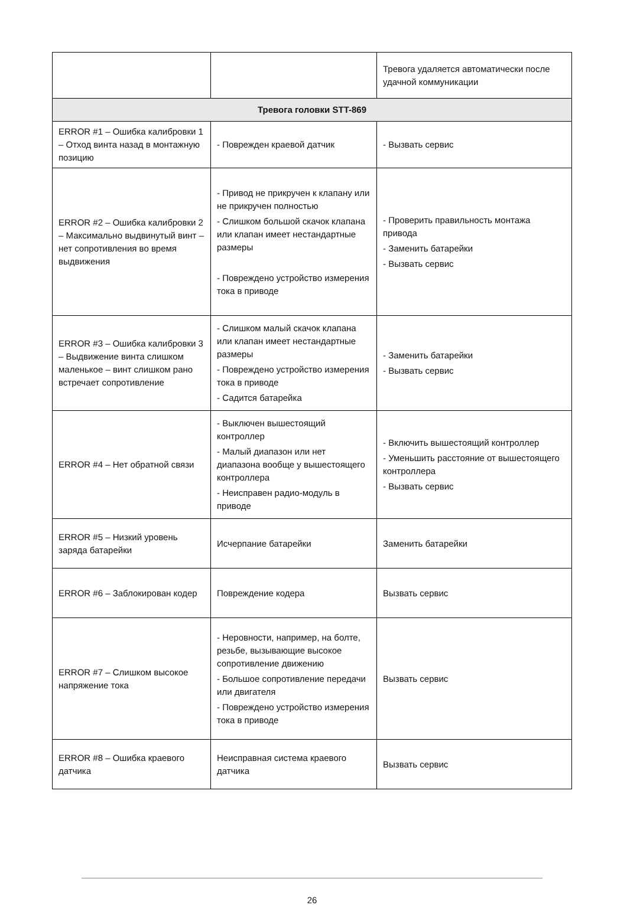| | | Тревога удаляется автоматически после удачной коммуникации |
| Тревога головки STT-869 | | |
| ERROR #1 – Ошибка калибровки 1 – Отход винта назад в монтажную позицию | - Поврежден краевой датчик | - Вызвать сервис |
| ERROR #2 – Ошибка калибровки 2 – Максимально выдвинутый винт – нет сопротивления во время выдвижения | - Привод не прикручен к клапану или не прикручен полностью - Слишком большой скачок клапана или клапан имеет нестандартные размеры - Повреждено устройство измерения тока в приводе | - Проверить правильность монтажа привода - Заменить батарейки - Вызвать сервис |
| ERROR #3 – Ошибка калибровки 3 – Выдвижение винта слишком маленькое – винт слишком рано встречает сопротивление | - Слишком малый скачок клапана или клапан имеет нестандартные размеры - Повреждено устройство измерения тока в приводе - Садится батарейка | - Заменить батарейки - Вызвать сервис |
| ERROR #4 – Нет обратной связи | - Выключен вышестоящий контроллер - Малый диапазон или нет диапазона вообще у вышестоящего контроллера - Неисправен радио-модуль в приводе | - Включить вышестоящий контроллер - Уменьшить расстояние от вышестоящего контроллера - Вызвать сервис |
| ERROR #5 – Низкий уровень заряда батарейки | Исчерпание батарейки | Заменить батарейки |
| ERROR #6 – Заблокирован кодер | Повреждение кодера | Вызвать сервис |
| ERROR #7 – Слишком высокое напряжение тока | - Неровности, например, на болте, резьбе, вызывающие высокое сопротивление движению - Большое сопротивление передачи или двигателя - Повреждено устройство измерения тока в приводе | Вызвать сервис |
| ERROR #8 – Ошибка краевого датчика | Неисправная система краевого датчика | Вызвать сервис |
26